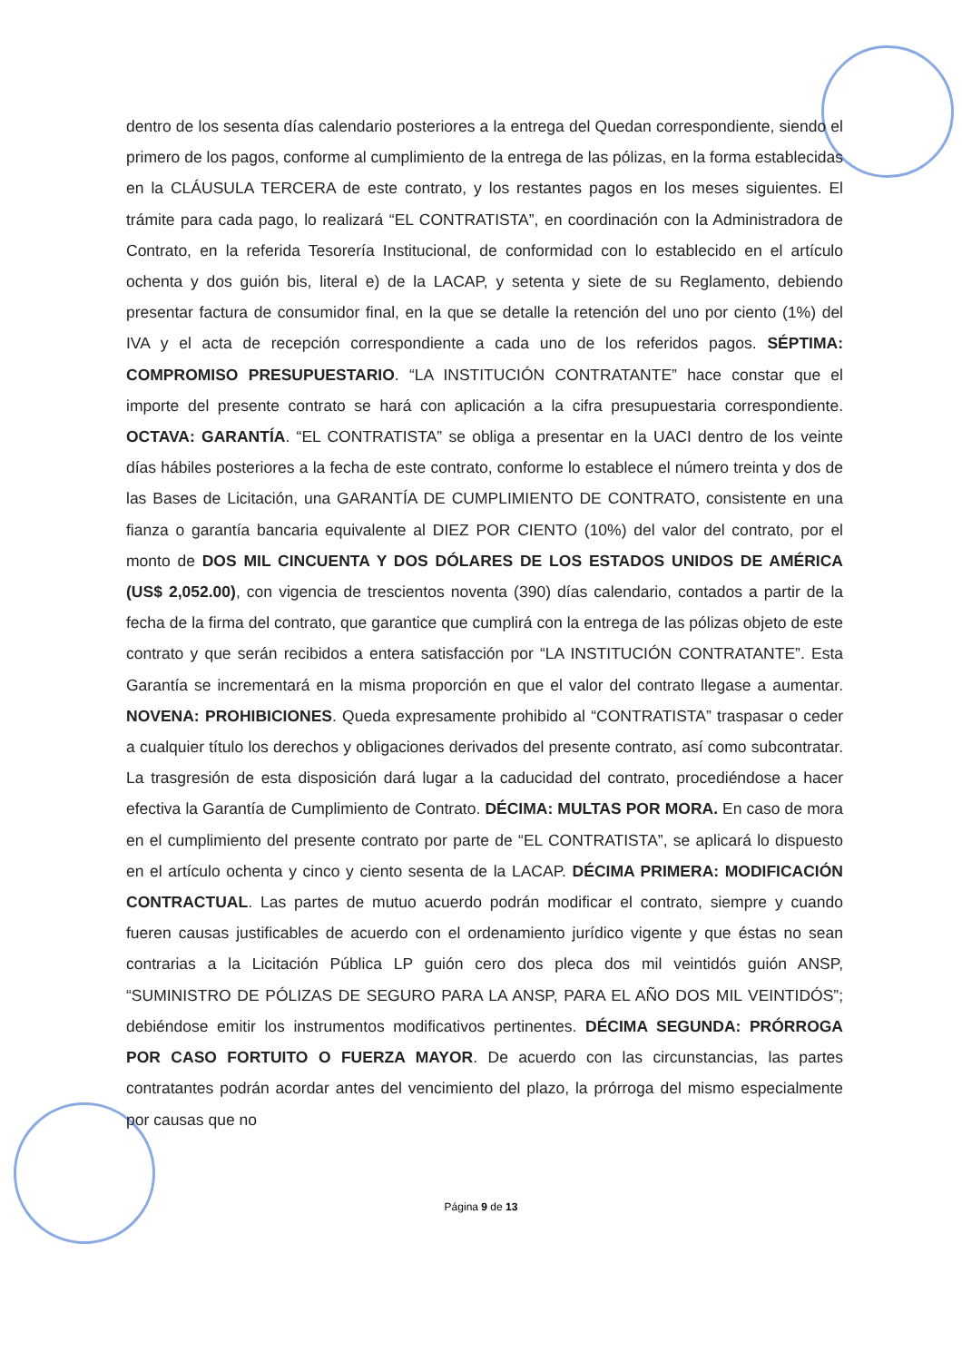dentro de los sesenta días calendario posteriores a la entrega del Quedan correspondiente, siendo el primero de los pagos, conforme al cumplimiento de la entrega de las pólizas, en la forma establecidas en la CLÁUSULA TERCERA de este contrato, y los restantes pagos en los meses siguientes. El trámite para cada pago, lo realizará “EL CONTRATISTA”, en coordinación con la Administradora de Contrato, en la referida Tesorería Institucional, de conformidad con lo establecido en el artículo ochenta y dos guión bis, literal e) de la LACAP, y setenta y siete de su Reglamento, debiendo presentar factura de consumidor final, en la que se detalle la retención del uno por ciento (1%) del IVA y el acta de recepción correspondiente a cada uno de los referidos pagos. SÉPTIMA: COMPROMISO PRESUPUESTARIO. “LA INSTITUCIÓN CONTRATANTE” hace constar que el importe del presente contrato se hará con aplicación a la cifra presupuestaria correspondiente. OCTAVA: GARANTÍA. “EL CONTRATISTA” se obliga a presentar en la UACI dentro de los veinte días hábiles posteriores a la fecha de este contrato, conforme lo establece el número treinta y dos de las Bases de Licitación, una GARANTÍA DE CUMPLIMIENTO DE CONTRATO, consistente en una fianza o garantía bancaria equivalente al DIEZ POR CIENTO (10%) del valor del contrato, por el monto de DOS MIL CINCUENTA Y DOS DÓLARES DE LOS ESTADOS UNIDOS DE AMÉRICA (US$ 2,052.00), con vigencia de trescientos noventa (390) días calendario, contados a partir de la fecha de la firma del contrato, que garantice que cumplirá con la entrega de las pólizas objeto de este contrato y que serán recibidos a entera satisfacción por “LA INSTITUCIÓN CONTRATANTE”. Esta Garantía se incrementará en la misma proporción en que el valor del contrato llegase a aumentar. NOVENA: PROHIBICIONES. Queda expresamente prohibido al “CONTRATISTA” traspasar o ceder a cualquier título los derechos y obligaciones derivados del presente contrato, así como subcontratar. La trasgresión de esta disposición dará lugar a la caducidad del contrato, procediéndose a hacer efectiva la Garantía de Cumplimiento de Contrato. DÉCIMA: MULTAS POR MORA. En caso de mora en el cumplimiento del presente contrato por parte de “EL CONTRATISTA”, se aplicará lo dispuesto en el artículo ochenta y cinco y ciento sesenta de la LACAP. DÉCIMA PRIMERA: MODIFICACIÓN CONTRACTUAL. Las partes de mutuo acuerdo podrán modificar el contrato, siempre y cuando fueren causas justificables de acuerdo con el ordenamiento jurídico vigente y que éstas no sean contrarias a la Licitación Pública LP guión cero dos pleca dos mil veintidós guión ANSP, “SUMINISTRO DE PÓLIZAS DE SEGURO PARA LA ANSP, PARA EL AÑO DOS MIL VEINTIDÓS”; debiéndose emitir los instrumentos modificativos pertinentes. DÉCIMA SEGUNDA: PRÓRROGA POR CASO FORTUITO O FUERZA MAYOR. De acuerdo con las circunstancias, las partes contratantes podrán acordar antes del vencimiento del plazo, la prórroga del mismo especialmente por causas que no
Página 9 de 13